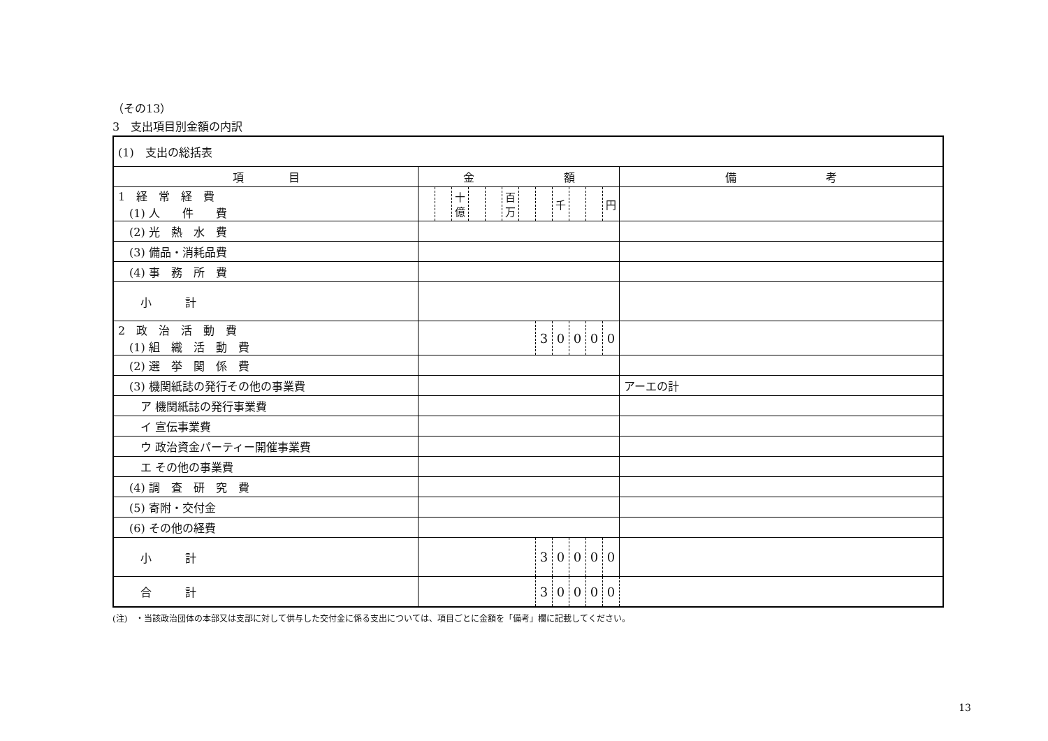（その13）
3　支出項目別金額の内訳
| (1) 支出の総括表 | | | | | | | | | | | | | |
| 項 目 | 金 額 | | | | | | | | | | | | 備 考 |
| 1 経 常 経 費 (1) 人 件 費 | | | 十億 | | | 百万 | | | 千 | | | 円 | |
| (2) 光 熱 水 費 | | | | | | | | | | | | | |
| (3) 備品・消耗品費 | | | | | | | | | | | | | |
| (4) 事 務 所 費 | | | | | | | | | | | | | |
| 小 計 | | | | | | | | | | | | | |
| 2 政 治 活 動 費 (1) 組 織 活 動 費 | | | | | | | | 3 | 0 | 0 | 0 | 0 | |
| (2) 選 挙 関 係 費 | | | | | | | | | | | | | |
| (3) 機関紙誌の発行その他の事業費 | | | | | | | | | | | | | アーエの計 |
| ア 機関紙誌の発行事業費 | | | | | | | | | | | | | |
| イ 宣伝事業費 | | | | | | | | | | | | | |
| ウ 政治資金パーティー開催事業費 | | | | | | | | | | | | | |
| エ その他の事業費 | | | | | | | | | | | | | |
| (4) 調 査 研 究 費 | | | | | | | | | | | | | |
| (5) 寄附・交付金 | | | | | | | | | | | | | |
| (6) その他の経費 | | | | | | | | | | | | | |
| 小 計 | | | | | | | | 3 | 0 | 0 | 0 | 0 | |
| 合 計 | | | | | | | | 3 | 0 | 0 | 0 | 0 | |
(注)　・当該政治団体の本部又は支部に対して供与した交付金に係る支出については、項目ごとに金額を「備考」欄に記載してください。
13